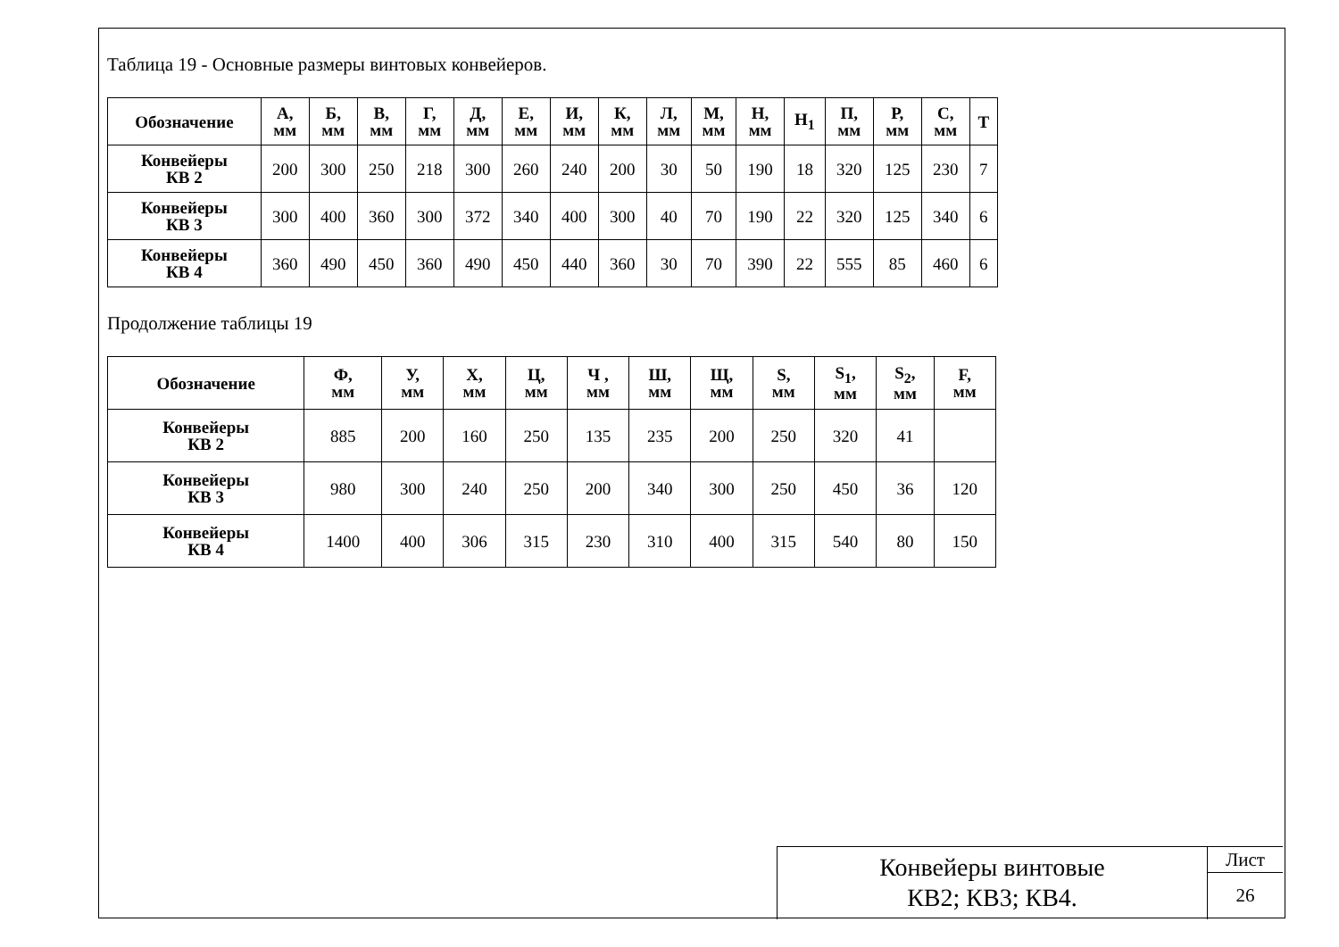Таблица 19 - Основные размеры винтовых конвейеров.
| Обозначение | А, мм | Б, мм | В, мм | Г, мм | Д, мм | Е, мм | И, мм | К, мм | Л, мм | М, мм | Н, мм | Н<sub>1</sub> | П, мм | Р, мм | С, мм | Т |
| --- | --- | --- | --- | --- | --- | --- | --- | --- | --- | --- | --- | --- | --- | --- | --- | --- |
| Конвейеры КВ 2 | 200 | 300 | 250 | 218 | 300 | 260 | 240 | 200 | 30 | 50 | 190 | 18 | 320 | 125 | 230 | 7 |
| Конвейеры КВ 3 | 300 | 400 | 360 | 300 | 372 | 340 | 400 | 300 | 40 | 70 | 190 | 22 | 320 | 125 | 340 | 6 |
| Конвейеры КВ 4 | 360 | 490 | 450 | 360 | 490 | 450 | 440 | 360 | 30 | 70 | 390 | 22 | 555 | 85 | 460 | 6 |
Продолжение таблицы 19
| Обозначение | Ф, мм | У, мм | Х, мм | Ц, мм | Ч , мм | Ш, мм | Щ, мм | S, мм | S<sub>1</sub>, мм | S<sub>2</sub>, мм | F, мм |
| --- | --- | --- | --- | --- | --- | --- | --- | --- | --- | --- | --- |
| Конвейеры КВ 2 | 885 | 200 | 160 | 250 | 135 | 235 | 200 | 250 | 320 | 41 | |
| Конвейеры КВ 3 | 980 | 300 | 240 | 250 | 200 | 340 | 300 | 250 | 450 | 36 | 120 |
| Конвейеры КВ 4 | 1400 | 400 | 306 | 315 | 230 | 310 | 400 | 315 | 540 | 80 | 150 |
Конвейеры винтовые
КВ2; КВ3; КВ4.
Лист
26